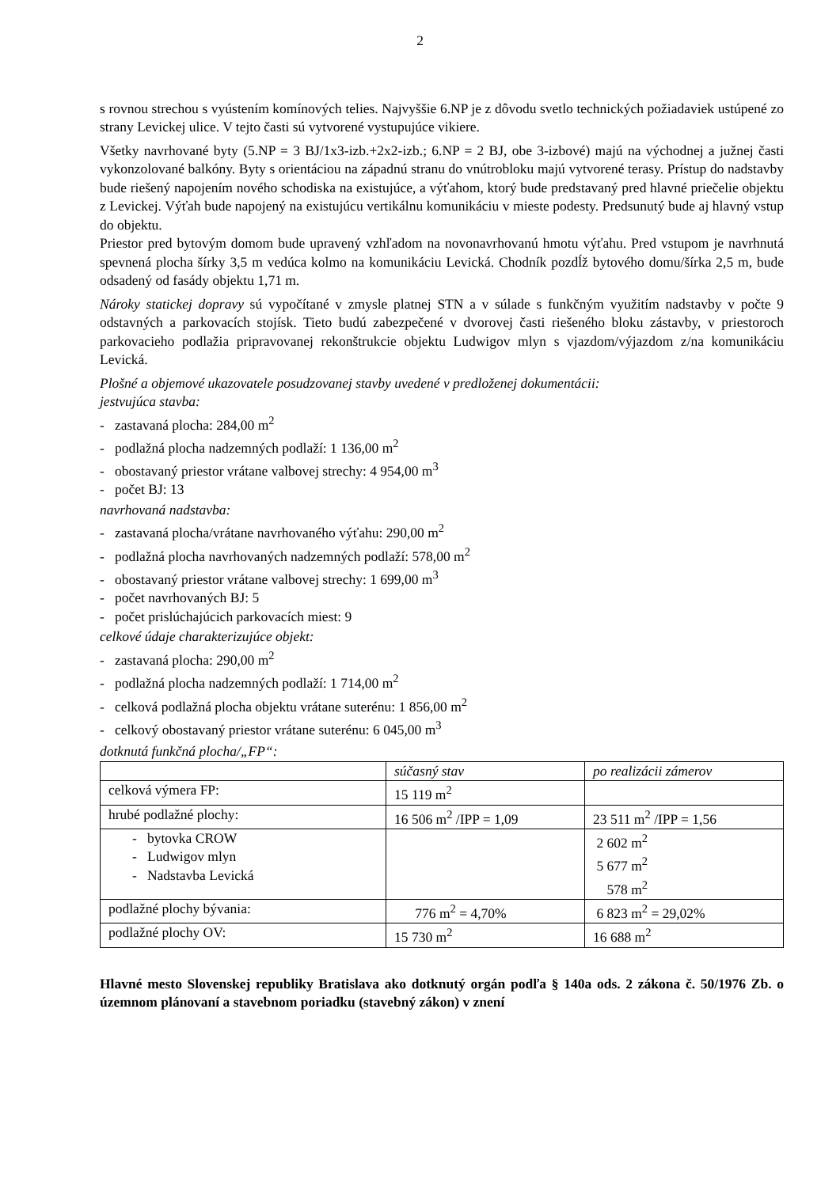2
s rovnou strechou s vyústením komínových telies. Najvyššie 6.NP je z dôvodu svetlo technických požiadaviek ustúpené zo strany Levickej ulice. V tejto časti sú vytvorené vystupujúce vikiere.
Všetky navrhované byty (5.NP = 3 BJ/1x3-izb.+2x2-izb.; 6.NP = 2 BJ, obe 3-izbové) majú na východnej a južnej časti vykonzolované balkóny. Byty s orientáciou na západnú stranu do vnútrobloku majú vytvorené terasy. Prístup do nadstavby bude riešený napojením nového schodiska na existujúce, a výťahom, ktorý bude predstavaný pred hlavné priečelie objektu z Levickej. Výťah bude napojený na existujúcu vertikálnu komunikáciu v mieste podesty. Predsunutý bude aj hlavný vstup do objektu.
Priestor pred bytovým domom bude upravený vzhľadom na novonavrhovanú hmotu výťahu. Pred vstupom je navrhnutá spevnená plocha šírky 3,5 m vedúca kolmo na komunikáciu Levická. Chodník pozdĺž bytového domu/šírka 2,5 m, bude odsadený od fasády objektu 1,71 m.
Nároky statickej dopravy sú vypočítané v zmysle platnej STN a v súlade s funkčným využitím nadstavby v počte 9 odstavných a parkovacích stojísk. Tieto budú zabezpečené v dvorovej časti riešeného bloku zástavby, v priestoroch parkovacieho podlažia pripravovanej rekonštrukcie objektu Ludwigov mlyn s vjazdom/výjazdom z/na komunikáciu Levická.
Plošné a objemové ukazovatele posudzovanej stavby uvedené v predloženej dokumentácii:
jestvujúca stavba:
- zastavaná plocha: 284,00 m<sup>2</sup>
- podlažná plocha nadzemných podlaží: 1 136,00 m<sup>2</sup>
- obostavaný priestor vrátane valbovej strechy: 4 954,00 m<sup>3</sup>
- počet BJ: 13
navrhovaná nadstavba:
- zastavaná plocha/vrátane navrhovaného výťahu: 290,00 m<sup>2</sup>
- podlažná plocha navrhovaných nadzemných podlaží: 578,00 m<sup>2</sup>
- obostavaný priestor vrátane valbovej strechy: 1 699,00 m<sup>3</sup>
- počet navrhovaných BJ: 5
- počet prislúchajúcich parkovacích miest: 9
celkové údaje charakterizujúce objekt:
- zastavaná plocha: 290,00 m<sup>2</sup>
- podlažná plocha nadzemných podlaží: 1 714,00 m<sup>2</sup>
- celková podlažná plocha objektu vrátane suterénu: 1 856,00 m<sup>2</sup>
- celkový obostavaný priestor vrátane suterénu: 6 045,00 m<sup>3</sup>
dotknutá funkčná plocha/„FP“:
| | súčasný stav | po realizácii zámerov |
| celková výmera FP: | 15 119 m<sup>2</sup> | |
| hrubé podlažné plochy: | 16 506 m<sup>2</sup> /IPP = 1,09 | 23 511 m<sup>2</sup> /IPP = 1,56 |
| - bytovka CROW - Ludwigov mlyn - Nadstavba Levická | | 2 602 m<sup>2</sup> 5 677 m<sup>2</sup> 578 m<sup>2</sup> |
| podlažné plochy bývania: | 776 m<sup>2</sup> = 4,70% | 6 823 m<sup>2</sup> = 29,02% |
| podlažné plochy OV: | 15 730 m<sup>2</sup> | 16 688 m<sup>2</sup> |
Hlavné mesto Slovenskej republiky Bratislava ako dotknutý orgán podľa § 140a ods. 2 zákona č. 50/1976 Zb. o územnom plánovaní a stavebnom poriadku (stavebný zákon) v znení